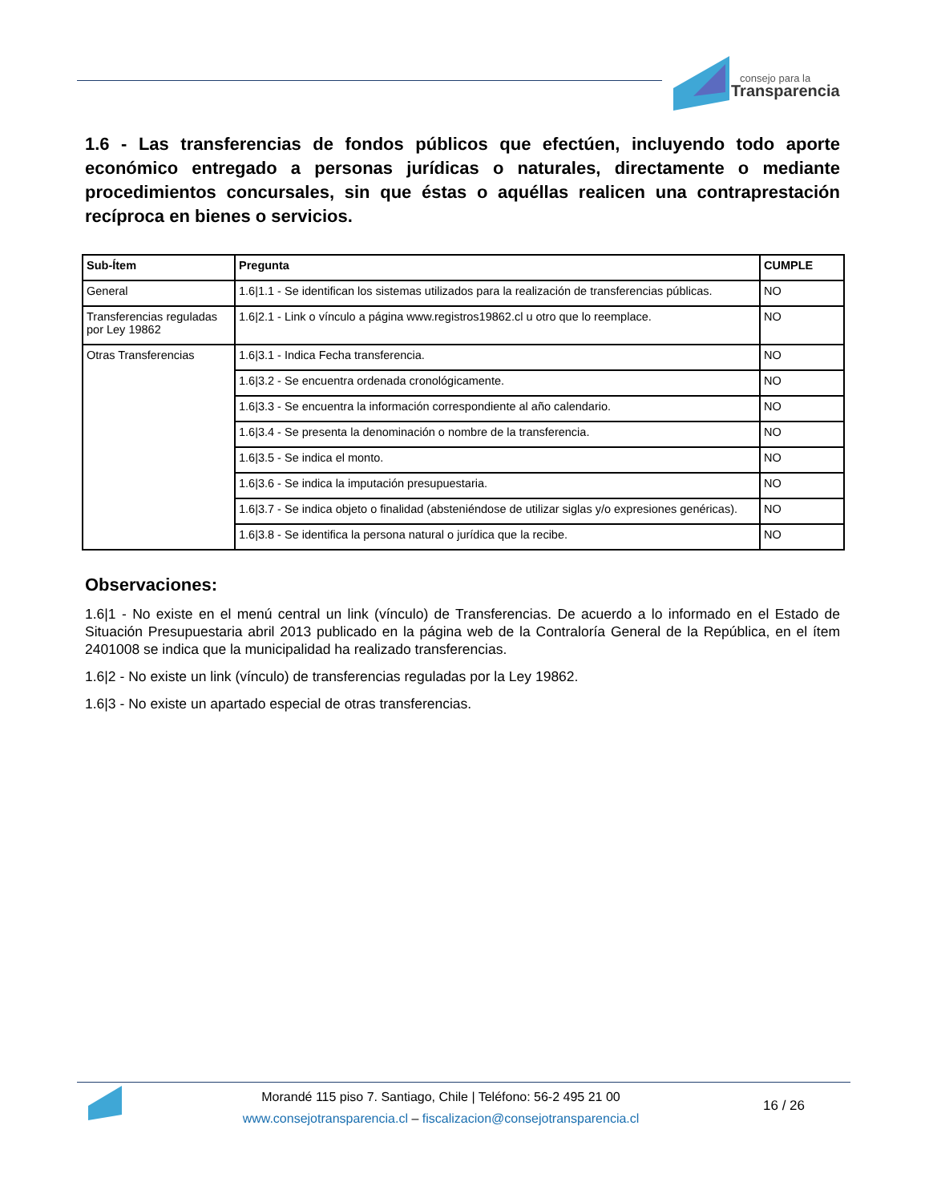consejo para la
Transparencia
1.6 - Las transferencias de fondos públicos que efectúen, incluyendo todo aporte económico entregado a personas jurídicas o naturales, directamente o mediante procedimientos concursales, sin que éstas o aquéllas realicen una contraprestación recíproca en bienes o servicios.
| Sub-Ítem | Pregunta | CUMPLE |
| --- | --- | --- |
| General | 1.6/1.1 - Se identifican los sistemas utilizados para la realización de transferencias públicas. | NO |
| Transferencias reguladas por Ley 19862 | 1.6/2.1 - Link o vínculo a página www.registros19862.cl u otro que lo reemplace. | NO |
| Otras Transferencias | 1.6/3.1 - Indica Fecha transferencia. | NO |
| | 1.6/3.2 - Se encuentra ordenada cronológicamente. | NO |
| | 1.6/3.3 - Se encuentra la información correspondiente al año calendario. | NO |
| | 1.6/3.4 - Se presenta la denominación o nombre de la transferencia. | NO |
| | 1.6/3.5 - Se indica el monto. | NO |
| | 1.6/3.6 - Se indica la imputación presupuestaria. | NO |
| | 1.6/3.7 - Se indica objeto o finalidad (absteniéndose de utilizar siglas y/o expresiones genéricas). | NO |
| | 1.6/3.8 - Se identifica la persona natural o jurídica que la recibe. | NO |
Observaciones:
1.6|1 - No existe en el menú central un link (vínculo) de Transferencias. De acuerdo a lo informado en el Estado de Situación Presupuestaria abril 2013 publicado en la página web de la Contraloría General de la República, en el ítem 2401008 se indica que la municipalidad ha realizado transferencias.
1.6|2 - No existe un link (vínculo) de transferencias reguladas por la Ley 19862.
1.6|3 - No existe un apartado especial de otras transferencias.
Morandé 115 piso 7. Santiago, Chile | Teléfono: 56-2 495 21 00
www.consejotransparencia.cl – fiscalizacion@consejotransparencia.cl
16 / 26